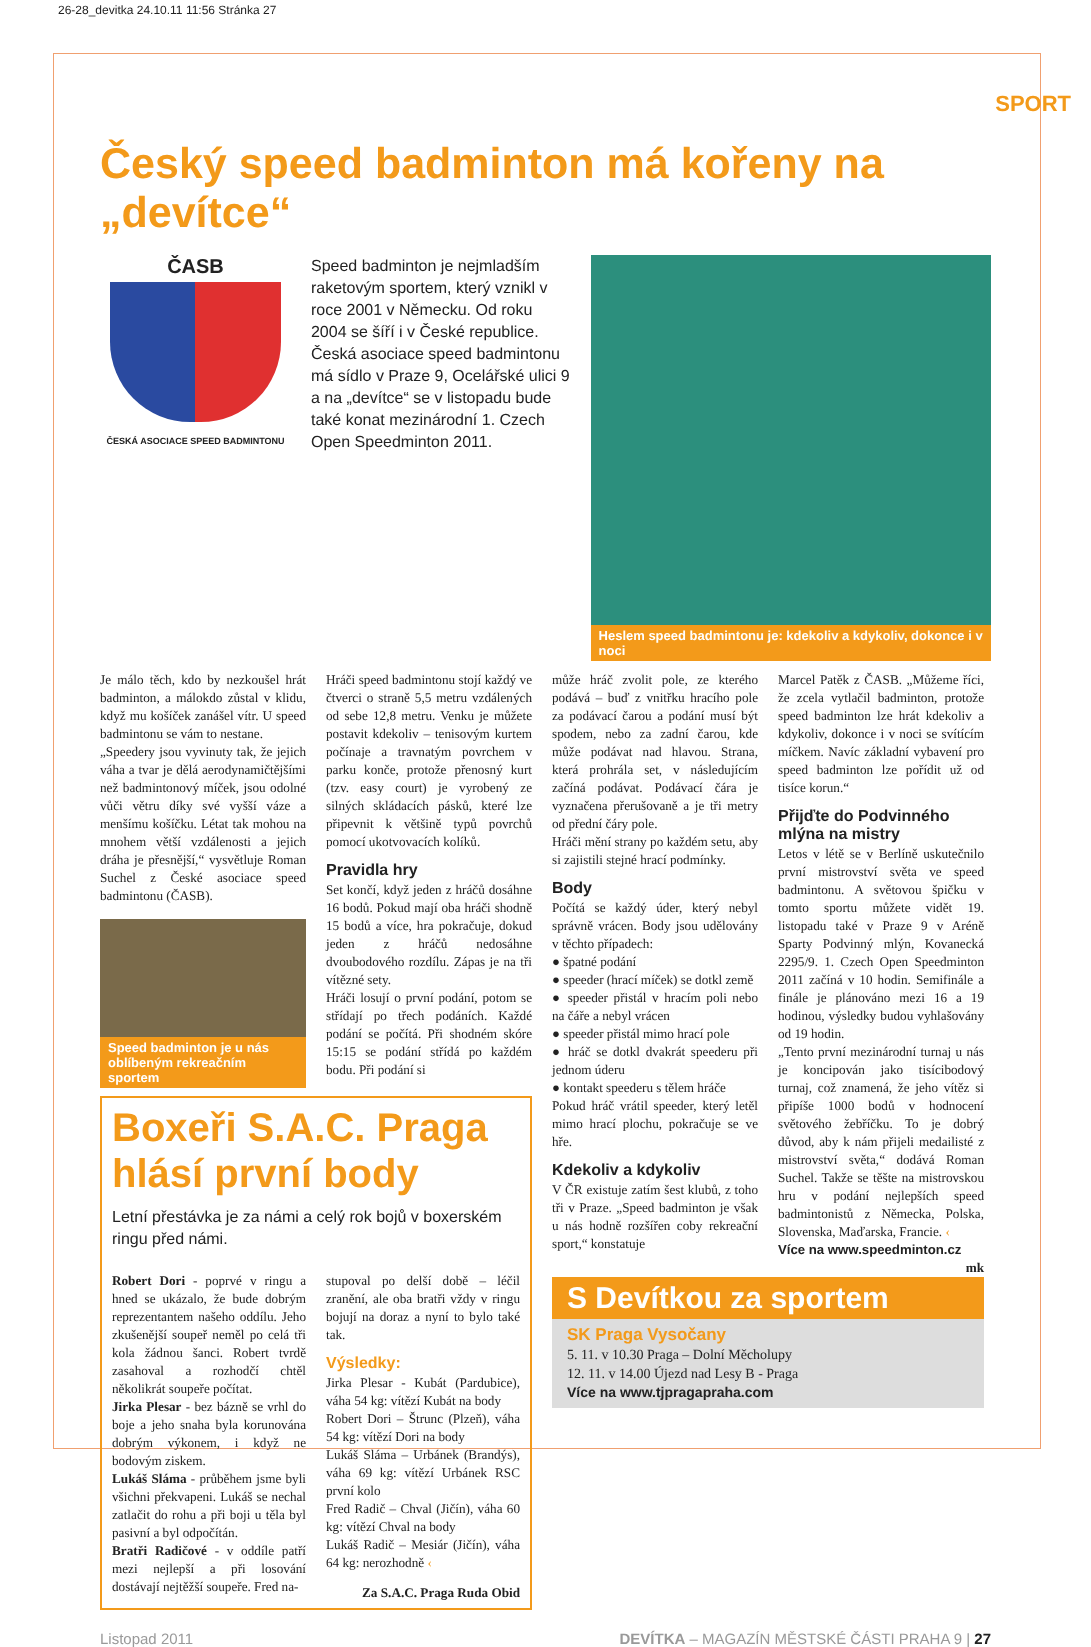26-28_devitka 24.10.11 11:56 Stránka 27
SPORT
Český speed badminton má kořeny na „devítce“
ČASB
ČESKÁ ASOCIACE SPEED BADMINTONU
Speed badminton je nejmladším raketovým sportem, který vznikl v roce 2001 v Německu. Od roku 2004 se šíří i v České republice. Česká asociace speed badmintonu má sídlo v Praze 9, Ocelářské ulici 9 a na „devítce“ se v listopadu bude také konat mezinárodní 1. Czech Open Speedminton 2011.
Heslem speed badmintonu je: kdekoliv a kdykoliv, dokonce i v noci
Je málo těch, kdo by nezkoušel hrát badminton, a málokdo zůstal v klidu, když mu košíček zanášel vítr. U speed badmintonu se vám to nestane.
„Speedery jsou vyvinuty tak, že jejich váha a tvar je dělá aerodynamičtějšími než badmintonový míček, jsou odolné vůči větru díky své vyšší váze a menšímu košíčku. Létat tak mohou na mnohem větší vzdálenosti a jejich dráha je přesnější,“ vysvětluje Roman Suchel z České asociace speed badmintonu (ČASB).
Speed badminton je u nás oblíbeným rekreačním sportem
Hráči speed badmintonu stojí každý ve čtverci o straně 5,5 metru vzdálených od sebe 12,8 metru. Venku je můžete postavit kdekoliv – tenisovým kurtem počínaje a travnatým povrchem v parku konče, protože přenosný kurt (tzv. easy court) je vyrobený ze silných skládacích pásků, které lze připevnit k většině typů povrchů pomocí ukotvovacích kolíků.
Pravidla hry
Set končí, když jeden z hráčů dosáhne 16 bodů. Pokud mají oba hráči shodně 15 bodů a více, hra pokračuje, dokud jeden z hráčů nedosáhne dvoubodového rozdílu. Zápas je na tři vítězné sety.
Hráči losují o první podání, potom se střídají po třech podáních. Každé podání se počítá. Při shodném skóre 15:15 se podání střídá po každém bodu. Při podání si
Boxeři S.A.C. Praga hlásí první body
Letní přestávka je za námi a celý rok bojů v boxerském ringu před námi.
Robert Dori - poprvé v ringu a hned se ukázalo, že bude dobrým reprezentantem našeho oddílu. Jeho zkušenější soupeř neměl po celá tři kola žádnou šanci. Robert tvrdě zasahoval a rozhodčí chtěl několikrát soupeře počítat.
Jirka Plesar - bez bázně se vrhl do boje a jeho snaha byla korunována dobrým výkonem, i když ne bodovým ziskem.
Lukáš Sláma - průběhem jsme byli všichni překvapeni. Lukáš se nechal zatlačit do rohu a při boji u těla byl pasivní a byl odpočítán.
Bratři Radičové - v oddíle patří mezi nejlepší a při losování dostávají nejtěžší soupeře. Fred na-
stupoval po delší době – léčil zranění, ale oba bratři vždy v ringu bojují na doraz a nyní to bylo také tak.
Výsledky:
Jirka Plesar - Kubát (Pardubice), váha 54 kg: vítězí Kubát na body
Robert Dori – Štrunc (Plzeň), váha 54 kg: vítězí Dori na body
Lukáš Sláma – Urbánek (Brandýs), váha 69 kg: vítězí Urbánek RSC první kolo
Fred Radič – Chval (Jičín), váha 60 kg: vítězí Chval na body
Lukáš Radič – Mesiár (Jičín), váha 64 kg: nerozhodně ‹
Za S.A.C. Praga Ruda Obid
může hráč zvolit pole, ze kterého podává – buď z vnitřku hracího pole za podávací čarou a podání musí být spodem, nebo za zadní čarou, kde může podávat nad hlavou. Strana, která prohrála set, v následujícím začíná podávat. Podávací čára je vyznačena přerušovaně a je tři metry od přední čáry pole.
Hráči mění strany po každém setu, aby si zajistili stejné hrací podmínky.
Body
Počítá se každý úder, který nebyl správně vrácen. Body jsou udělovány v těchto případech:
● špatné podání
● speeder (hrací míček) se dotkl země
● speeder přistál v hracím poli nebo na čáře a nebyl vrácen
● speeder přistál mimo hrací pole
● hráč se dotkl dvakrát speederu při jednom úderu
● kontakt speederu s tělem hráče
Pokud hráč vrátil speeder, který letěl mimo hrací plochu, pokračuje se ve hře.
Kdekoliv a kdykoliv
V ČR existuje zatím šest klubů, z toho tři v Praze. „Speed badminton je však u nás hodně rozšířen coby rekreační sport,“ konstatuje
Marcel Patěk z ČASB. „Můžeme říci, že zcela vytlačil badminton, protože speed badminton lze hrát kdekoliv a kdykoliv, dokonce i v noci se svítícím míčkem. Navíc základní vybavení pro speed badminton lze pořídit už od tisíce korun.“
Přijďte do Podvinného mlýna na mistry
Letos v létě se v Berlíně uskutečnilo první mistrovství světa ve speed badmintonu. A světovou špičku v tomto sportu můžete vidět 19. listopadu také v Praze 9 v Aréně Sparty Podvinný mlýn, Kovanecká 2295/9. 1. Czech Open Speedminton 2011 začíná v 10 hodin. Semifinále a finále je plánováno mezi 16 a 19 hodinou, výsledky budou vyhlašovány od 19 hodin.
„Tento první mezinárodní turnaj u nás je koncipován jako tisícibodový turnaj, což znamená, že jeho vítěz si připíše 1000 bodů v hodnocení světového žebříčku. To je dobrý důvod, aby k nám přijeli medailisté z mistrovství světa,“ dodává Roman Suchel. Takže se těšte na mistrovskou hru v podání nejlepších speed badmintonistů z Německa, Polska, Slovenska, Maďarska, Francie. ‹
Více na www.speedminton.cz
mk
S Devítkou za sportem
SK Praga Vysočany
5. 11. v 10.30 Praga – Dolní Měcholupy
12. 11. v 14.00 Újezd nad Lesy B - Praga
Více na www.tjpragapraha.com
Listopad 2011 DEVÍTKA – MAGAZÍN MĚSTSKÉ ČÁSTI PRAHA 9 | 27